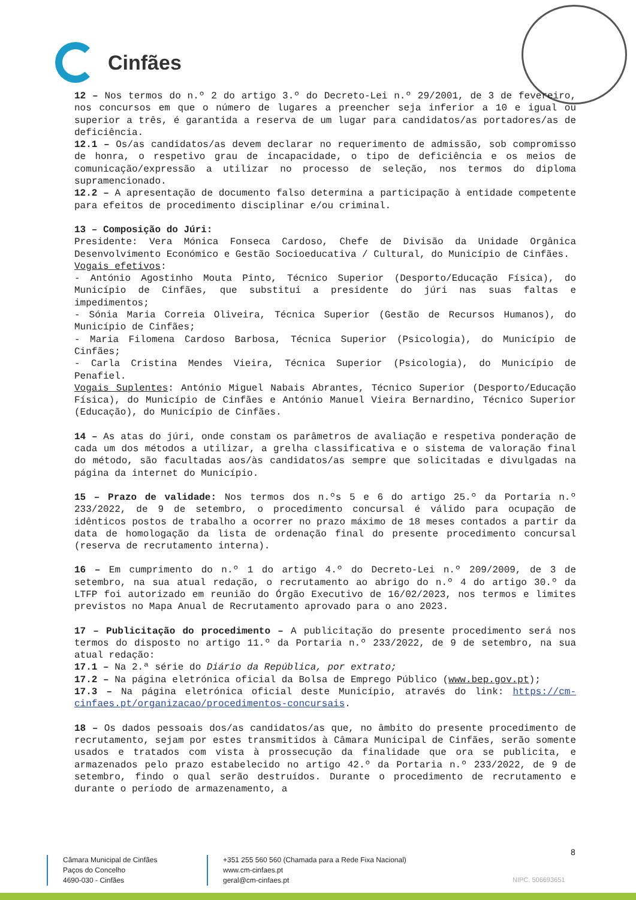Cinfães
12 – Nos termos do n.º 2 do artigo 3.º do Decreto-Lei n.º 29/2001, de 3 de fevereiro, nos concursos em que o número de lugares a preencher seja inferior a 10 e igual ou superior a três, é garantida a reserva de um lugar para candidatos/as portadores/as de deficiência.
12.1 – Os/as candidatos/as devem declarar no requerimento de admissão, sob compromisso de honra, o respetivo grau de incapacidade, o tipo de deficiência e os meios de comunicação/expressão a utilizar no processo de seleção, nos termos do diploma supramencionado.
12.2 – A apresentação de documento falso determina a participação à entidade competente para efeitos de procedimento disciplinar e/ou criminal.
13 – Composição do Júri:
Presidente: Vera Mónica Fonseca Cardoso, Chefe de Divisão da Unidade Orgânica Desenvolvimento Económico e Gestão Socioeducativa / Cultural, do Município de Cinfães.
Vogais efetivos:
- António Agostinho Mouta Pinto, Técnico Superior (Desporto/Educação Física), do Município de Cinfães, que substitui a presidente do júri nas suas faltas e impedimentos;
- Sónia Maria Correia Oliveira, Técnica Superior (Gestão de Recursos Humanos), do Município de Cinfães;
- Maria Filomena Cardoso Barbosa, Técnica Superior (Psicologia), do Município de Cinfães;
- Carla Cristina Mendes Vieira, Técnica Superior (Psicologia), do Município de Penafiel.
Vogais Suplentes: António Miguel Nabais Abrantes, Técnico Superior (Desporto/Educação Física), do Município de Cinfães e António Manuel Vieira Bernardino, Técnico Superior (Educação), do Município de Cinfães.
14 – As atas do júri, onde constam os parâmetros de avaliação e respetiva ponderação de cada um dos métodos a utilizar, a grelha classificativa e o sistema de valoração final do método, são facultadas aos/às candidatos/as sempre que solicitadas e divulgadas na página da internet do Município.
15 – Prazo de validade: Nos termos dos n.ºs 5 e 6 do artigo 25.º da Portaria n.º 233/2022, de 9 de setembro, o procedimento concursal é válido para ocupação de idênticos postos de trabalho a ocorrer no prazo máximo de 18 meses contados a partir da data de homologação da lista de ordenação final do presente procedimento concursal (reserva de recrutamento interna).
16 – Em cumprimento do n.º 1 do artigo 4.º do Decreto-Lei n.º 209/2009, de 3 de setembro, na sua atual redação, o recrutamento ao abrigo do n.º 4 do artigo 30.º da LTFP foi autorizado em reunião do Órgão Executivo de 16/02/2023, nos termos e limites previstos no Mapa Anual de Recrutamento aprovado para o ano 2023.
17 – Publicitação do procedimento – A publicitação do presente procedimento será nos termos do disposto no artigo 11.º da Portaria n.º 233/2022, de 9 de setembro, na sua atual redação:
17.1 – Na 2.ª série do Diário da República, por extrato;
17.2 – Na página eletrónica oficial da Bolsa de Emprego Público (www.bep.gov.pt);
17.3 – Na página eletrónica oficial deste Município, através do link: https://cm-cinfaes.pt/organizacao/procedimentos-concursais.
18 – Os dados pessoais dos/as candidatos/as que, no âmbito do presente procedimento de recrutamento, sejam por estes transmitidos à Câmara Municipal de Cinfães, serão somente usados e tratados com vista à prossecução da finalidade que ora se publicita, e armazenados pelo prazo estabelecido no artigo 42.º da Portaria n.º 233/2022, de 9 de setembro, findo o qual serão destruídos. Durante o procedimento de recrutamento e durante o período de armazenamento, a
8
Câmara Municipal de Cinfães
Paços do Concelho
4690-030 - Cinfães
+351 255 560 560 (Chamada para a Rede Fixa Nacional)
www.cm-cinfaes.pt
geral@cm-cinfaes.pt
NIPC. 506693651